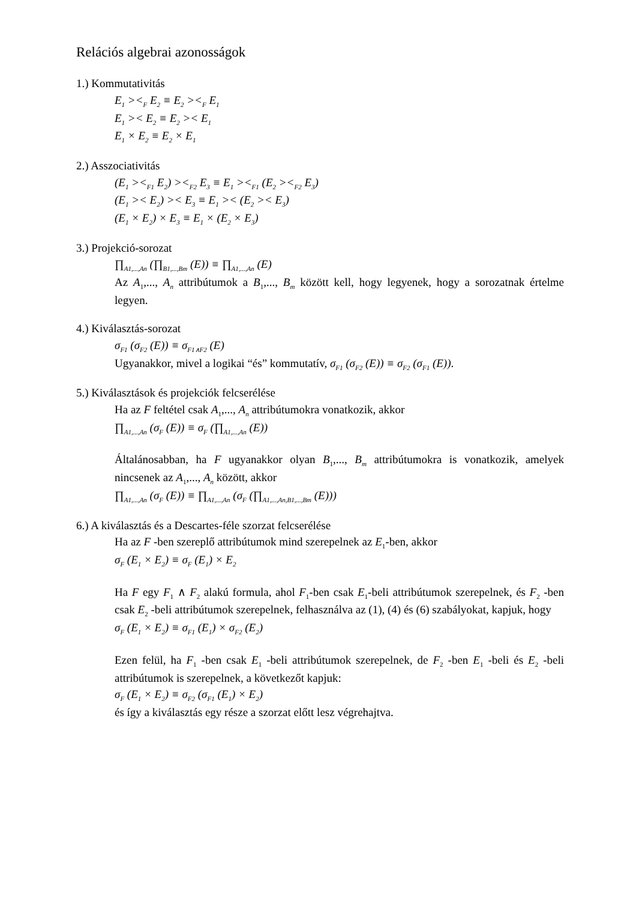Relációs algebrai azonosságok
1.) Kommutativitás
E<sub>1</sub> ><<sub>F</sub> E<sub>2</sub> ≡ E<sub>2</sub> ><<sub>F</sub> E<sub>1</sub>
E<sub>1</sub> >< E<sub>2</sub> ≡ E<sub>2</sub> >< E<sub>1</sub>
E<sub>1</sub> × E<sub>2</sub> ≡ E<sub>2</sub> × E<sub>1</sub>
2.) Asszociativitás
(E<sub>1</sub> ><<sub>F1</sub> E<sub>2</sub>) ><<sub>F2</sub> E<sub>3</sub> ≡ E<sub>1</sub> ><<sub>F1</sub> (E<sub>2</sub> ><<sub>F2</sub> E<sub>3</sub>)
(E<sub>1</sub> >< E<sub>2</sub>) >< E<sub>3</sub> ≡ E<sub>1</sub> >< (E<sub>2</sub> >< E<sub>3</sub>)
(E<sub>1</sub> × E<sub>2</sub>) × E<sub>3</sub> ≡ E<sub>1</sub> × (E<sub>2</sub> × E<sub>3</sub>)
3.) Projekció-sorozat
∏<sub>A1,...,An</sub> (∏<sub>B1,...,Bm</sub> (E)) ≡ ∏<sub>A1,...,An</sub> (E)
Az A<sub>1</sub>,..., A<sub>n</sub> attribútumok a B<sub>1</sub>,..., B<sub>m</sub> között kell, hogy legyenek, hogy a sorozatnak értelme legyen.
4.) Kiválasztás-sorozat
σ<sub>F1</sub> (σ<sub>F2</sub> (E)) ≡ σ<sub>F1∧F2</sub> (E)
Ugyanakkor, mivel a logikai “és” kommutatív, σ<sub>F1</sub> (σ<sub>F2</sub> (E)) ≡ σ<sub>F2</sub> (σ<sub>F1</sub> (E)).
5.) Kiválasztások és projekciók felcserélése
Ha az F feltétel csak A<sub>1</sub>,..., A<sub>n</sub> attribútumokra vonatkozik, akkor
∏<sub>A1,...,An</sub> (σ<sub>F</sub> (E)) ≡ σ<sub>F</sub> (∏<sub>A1,...,An</sub> (E))
Általánosabban, ha F ugyanakkor olyan B<sub>1</sub>,..., B<sub>m</sub> attribútumokra is vonatkozik, amelyek nincsenek az A<sub>1</sub>,..., A<sub>n</sub> között, akkor
∏<sub>A1,...,An</sub> (σ<sub>F</sub> (E)) ≡ ∏<sub>A1,...,An</sub> (σ<sub>F</sub> (∏<sub>A1,...,An,B1,...,Bm</sub> (E)))
6.) A kiválasztás és a Descartes-féle szorzat felcserélése
Ha az F -ben szereplő attribútumok mind szerepelnek az E<sub>1</sub>-ben, akkor
σ<sub>F</sub> (E<sub>1</sub> × E<sub>2</sub>) ≡ σ<sub>F</sub> (E<sub>1</sub>) × E<sub>2</sub>
Ha F egy F<sub>1</sub> ∧ F<sub>2</sub> alakú formula, ahol F<sub>1</sub>-ben csak E<sub>1</sub>-beli attribútumok szerepelnek, és F<sub>2</sub> -ben csak E<sub>2</sub> -beli attribútumok szerepelnek, felhasználva az (1), (4) és (6) szabályokat, kapjuk, hogy
σ<sub>F</sub> (E<sub>1</sub> × E<sub>2</sub>) ≡ σ<sub>F1</sub> (E<sub>1</sub>) × σ<sub>F2</sub> (E<sub>2</sub>)
Ezen felül, ha F<sub>1</sub> -ben csak E<sub>1</sub> -beli attribútumok szerepelnek, de F<sub>2</sub> -ben E<sub>1</sub> -beli és E<sub>2</sub> -beli attribútumok is szerepelnek, a következőt kapjuk:
σ<sub>F</sub> (E<sub>1</sub> × E<sub>2</sub>) ≡ σ<sub>F2</sub> (σ<sub>F1</sub> (E<sub>1</sub>) × E<sub>2</sub>)
és így a kiválasztás egy része a szorzat előtt lesz végrehajtva.